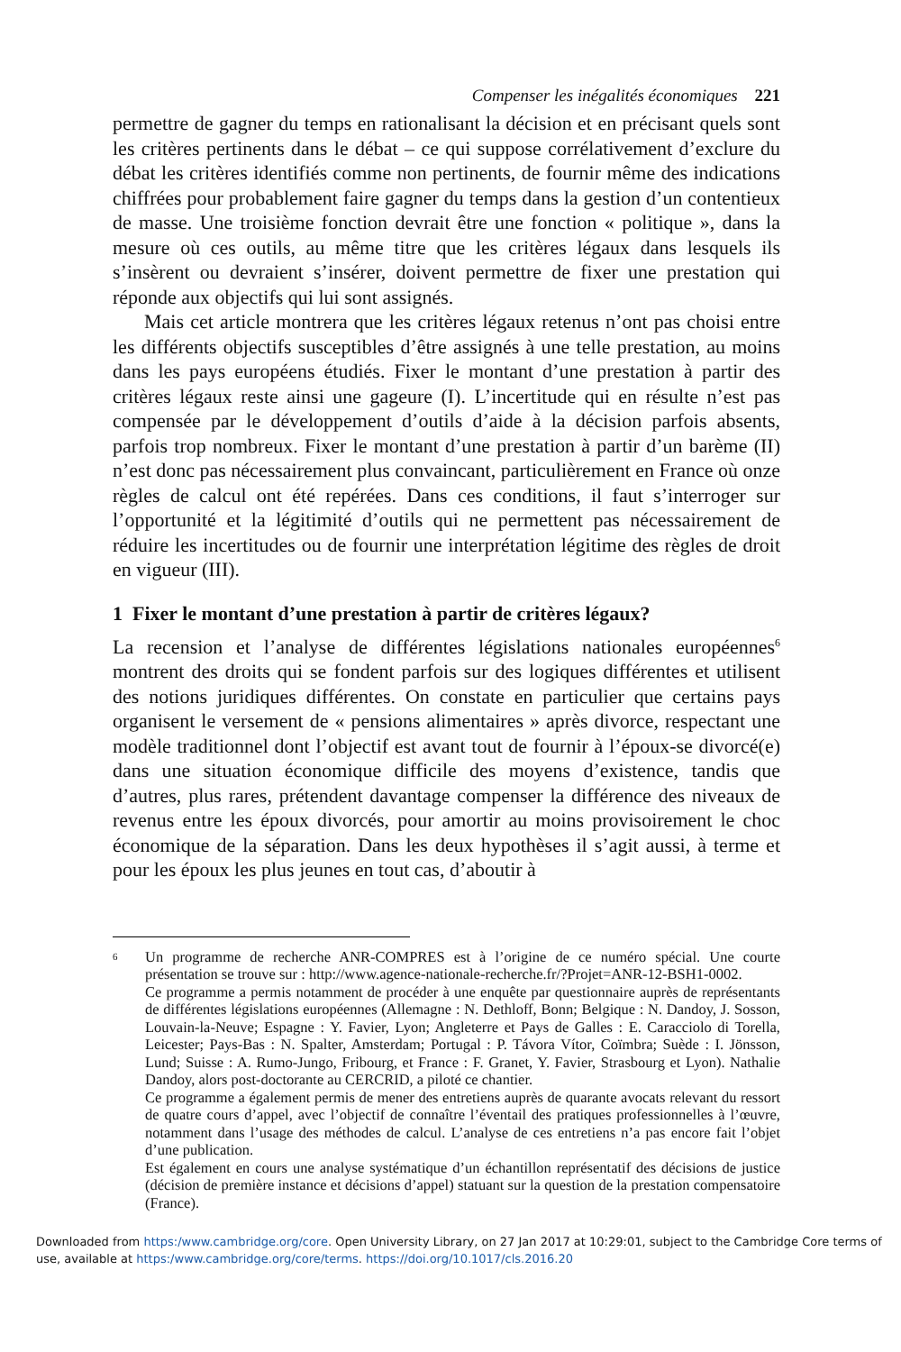Compenser les inégalités économiques 221
permettre de gagner du temps en rationalisant la décision et en précisant quels sont les critères pertinents dans le débat – ce qui suppose corrélativement d’exclure du débat les critères identifiés comme non pertinents, de fournir même des indications chiffrées pour probablement faire gagner du temps dans la gestion d’un contentieux de masse. Une troisième fonction devrait être une fonction « politique », dans la mesure où ces outils, au même titre que les critères légaux dans lesquels ils s’insèrent ou devraient s’insérer, doivent permettre de fixer une prestation qui réponde aux objectifs qui lui sont assignés.
Mais cet article montrera que les critères légaux retenus n’ont pas choisi entre les différents objectifs susceptibles d’être assignés à une telle prestation, au moins dans les pays européens étudiés. Fixer le montant d’une prestation à partir des critères légaux reste ainsi une gageure (I). L’incertitude qui en résulte n’est pas compensée par le développement d’outils d’aide à la décision parfois absents, parfois trop nombreux. Fixer le montant d’une prestation à partir d’un barème (II) n’est donc pas nécessairement plus convaincant, particulièrement en France où onze règles de calcul ont été repérées. Dans ces conditions, il faut s’interroger sur l’opportunité et la légitimité d’outils qui ne permettent pas nécessairement de réduire les incertitudes ou de fournir une interprétation légitime des règles de droit en vigueur (III).
1 Fixer le montant d’une prestation à partir de critères légaux?
La recension et l’analyse de différentes législations nationales européennes<sup>6</sup> montrent des droits qui se fondent parfois sur des logiques différentes et utilisent des notions juridiques différentes. On constate en particulier que certains pays organisent le versement de « pensions alimentaires » après divorce, respectant une modèle traditionnel dont l’objectif est avant tout de fournir à l’époux-se divorcé(e) dans une situation économique difficile des moyens d’existence, tandis que d’autres, plus rares, prétendent davantage compenser la différence des niveaux de revenus entre les époux divorcés, pour amortir au moins provisoirement le choc économique de la séparation. Dans les deux hypothèses il s’agit aussi, à terme et pour les époux les plus jeunes en tout cas, d’aboutir à
6
Un programme de recherche ANR-COMPRES est à l’origine de ce numéro spécial. Une courte présentation se trouve sur : http://www.agence-nationale-recherche.fr/?Projet=ANR-12-BSH1-0002.
Ce programme a permis notamment de procéder à une enquête par questionnaire auprès de représentants de différentes législations européennes (Allemagne : N. Dethloff, Bonn; Belgique : N. Dandoy, J. Sosson, Louvain-la-Neuve; Espagne : Y. Favier, Lyon; Angleterre et Pays de Galles : E. Caracciolo di Torella, Leicester; Pays-Bas : N. Spalter, Amsterdam; Portugal : P. Távora Vítor, Coïmbra; Suède : I. Jönsson, Lund; Suisse : A. Rumo-Jungo, Fribourg, et France : F. Granet, Y. Favier, Strasbourg et Lyon). Nathalie Dandoy, alors post-doctorante au CERCRID, a piloté ce chantier.
Ce programme a également permis de mener des entretiens auprès de quarante avocats relevant du ressort de quatre cours d’appel, avec l’objectif de connaître l’éventail des pratiques professionnelles à l’œuvre, notamment dans l’usage des méthodes de calcul. L’analyse de ces entretiens n’a pas encore fait l’objet d’une publication.
Est également en cours une analyse systématique d’un échantillon représentatif des décisions de justice (décision de première instance et décisions d’appel) statuant sur la question de la prestation compensatoire (France).
Downloaded from https:/www.cambridge.org/core. Open University Library, on 27 Jan 2017 at 10:29:01, subject to the Cambridge Core terms of use, available at https:/www.cambridge.org/core/terms. https://doi.org/10.1017/cls.2016.20